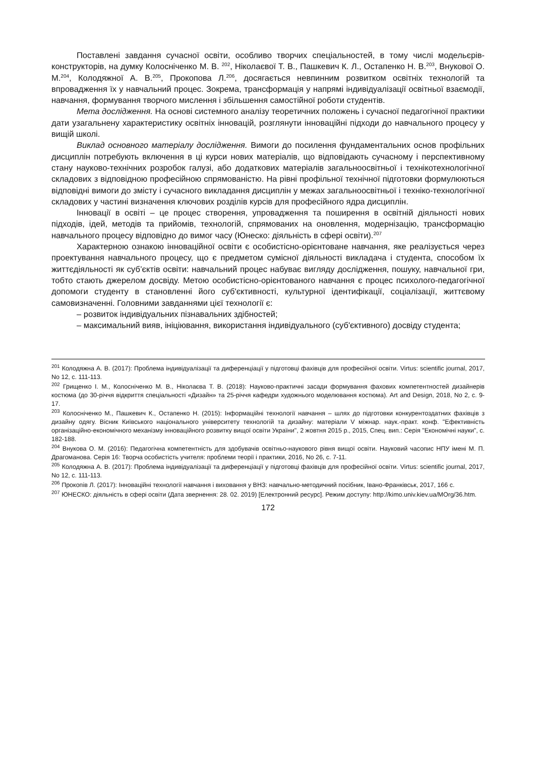Поставлені завдання сучасної освіти, особливо творчих спеціальностей, в тому числі модельєрів-конструкторів, на думку Колосніченко М. В. <sup>202</sup>, Ніколаєвої Т. В., Пашкевич К. Л., Остапенко Н. В.<sup>203</sup>, Внукової О. М.<sup>204</sup>, Колодяжної А. В.<sup>205</sup>, Прокопова Л.<sup>206</sup>, досягається невпинним розвитком освітніх технологій та впровадження їх у навчальний процес. Зокрема, трансформація у напрямі індивідуалізації освітньої взаємодії, навчання, формування творчого мислення і збільшення самостійної роботи студентів.
Мета дослідження. На основі системного аналізу теоретичних положень і сучасної педагогічної практики дати узагальнену характеристику освітніх інновацій, розглянути інноваційні підходи до навчального процесу у вищій школі.
Виклад основного матеріалу дослідження. Вимоги до посилення фундаментальних основ профільних дисциплін потребують включення в ці курси нових матеріалів, що відповідають сучасному і перспективному стану науково-технічних розробок галузі, або додаткових матеріалів загальноосвітньої і технікотехнологічної складових з відповідною професійною спрямованістю. На рівні профільної технічної підготовки формулюються відповідні вимоги до змісту і сучасного викладання дисциплін у межах загальноосвітньої і техніко-технологічної складових у частині визначення ключових розділів курсів для професійного ядра дисциплін.
Інновації в освіті – це процес створення, упровадження та поширення в освітній діяльності нових підходів, ідей, методів та прийомів, технологій, спрямованих на оновлення, модернізацію, трансформацію навчального процесу відповідно до вимог часу (Юнеско: діяльність в сфері освіти).<sup>207</sup>
Характерною ознакою інноваційної освіти є особистісно-орієнтоване навчання, яке реалізується через проектування навчального процесу, що є предметом сумісної діяльності викладача і студента, способом їх життєдіяльності як суб’єктів освіти: навчальний процес набуває вигляду дослідження, пошуку, навчальної гри, тобто стають джерелом досвіду. Метою особистісно-орієнтованого навчання є процес психолого-педагогічної допомоги студенту в становленні його суб'єктивності, культурної ідентифікації, соціалізації, життєвому самовизначенні. Головними завданнями цієї технології є:
– розвиток індивідуальних пізнавальних здібностей;
– максимальний вияв, ініціювання, використання індивідуального (суб'єктивного) досвіду студента;
<sup>201</sup> Колодяжна А. В. (2017): Проблема індивідуалізації та диференціації у підготовці фахівців для професійної освіти. Virtus: scientific journal, 2017, No 12, с. 111-113.
<sup>202</sup> Грищенко І. М., Колосніченко М. В., Ніколаєва Т. В. (2018): Науково-практичні засади формування фахових компетентностей дизайнерів костюма (до 30-річчя відкриття спеціальності «Дизайн» та 25-річчя кафедри художнього моделювання костюма). Art and Design, 2018, No 2, с. 9-17.
<sup>203</sup> Колосніченко М., Пашкевич К., Остапенко Н. (2015): Інформаційні технології навчання – шлях до підготовки конкурентоздатних фахівців з дизайну одягу. Вісник Київського національного університету технологій та дизайну: матеріали V міжнар. наук.-практ. конф. "Ефективність організаційно-економічного механізму інноваційного розвитку вищої освіти України", 2 жовтня 2015 р., 2015, Спец. вип.: Серія "Економічні науки", с. 182-188.
<sup>204</sup> Внукова О. М. (2016): Педагогічна компетентність для здобувачів освітньо-наукового рівня вищої освіти. Науковий часопис НПУ імені М. П. Драгоманова. Серія 16: Творча особистість учителя: проблеми теорії і практики, 2016, No 26, с. 7-11.
<sup>205</sup> Колодяжна А. В. (2017): Проблема індивідуалізації та диференціації у підготовці фахівців для професійної освіти. Virtus: scientific journal, 2017, No 12, с. 111-113.
<sup>206</sup> Прокопів Л. (2017): Інноваційні технології навчання і виховання у ВНЗ: навчально-методичний посібник, Івано-Франківськ, 2017, 166 с.
<sup>207</sup> ЮНЕСКО: діяльність в сфері освіти (Дата звернення: 28. 02. 2019) [Електронний ресурс]. Режим доступу: http://kimo.univ.kiev.ua/MOrg/36.htm.
172